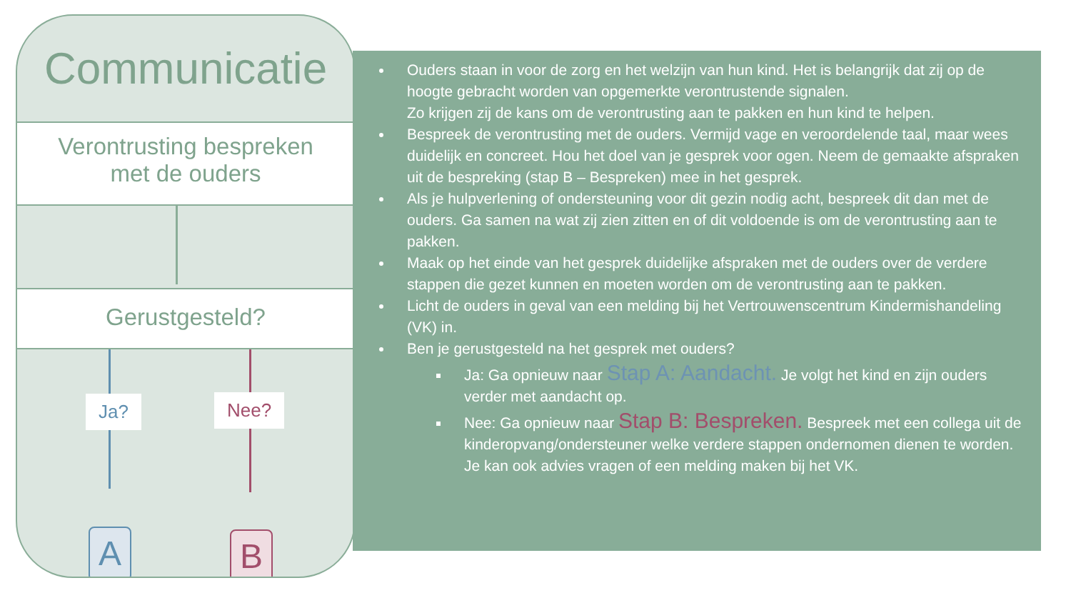Communicatie
Verontrusting bespreken
met de ouders
Gerustgesteld?
Ja? Nee?
A B
Ouders staan in voor de zorg en het welzijn van hun kind. Het is belangrijk dat zij op de hoogte gebracht worden van opgemerkte verontrustende signalen.
Zo krijgen zij de kans om de verontrusting aan te pakken en hun kind te helpen.
Bespreek de verontrusting met de ouders. Vermijd vage en veroordelende taal, maar wees duidelijk en concreet. Hou het doel van je gesprek voor ogen. Neem de gemaakte afspraken uit de bespreking (stap B – Bespreken) mee in het gesprek.
Als je hulpverlening of ondersteuning voor dit gezin nodig acht, bespreek dit dan met de ouders. Ga samen na wat zij zien zitten en of dit voldoende is om de verontrusting aan te pakken.
Maak op het einde van het gesprek duidelijke afspraken met de ouders over de verdere stappen die gezet kunnen en moeten worden om de verontrusting aan te pakken.
Licht de ouders in geval van een melding bij het Vertrouwenscentrum Kindermishandeling (VK) in.
Ben je gerustgesteld na het gesprek met ouders?
Ja: Ga opnieuw naar Stap A: Aandacht. Je volgt het kind en zijn ouders verder met aandacht op.
Nee: Ga opnieuw naar Stap B: Bespreken. Bespreek met een collega uit de kinderopvang/ondersteuner welke verdere stappen ondernomen dienen te worden. Je kan ook advies vragen of een melding maken bij het VK.